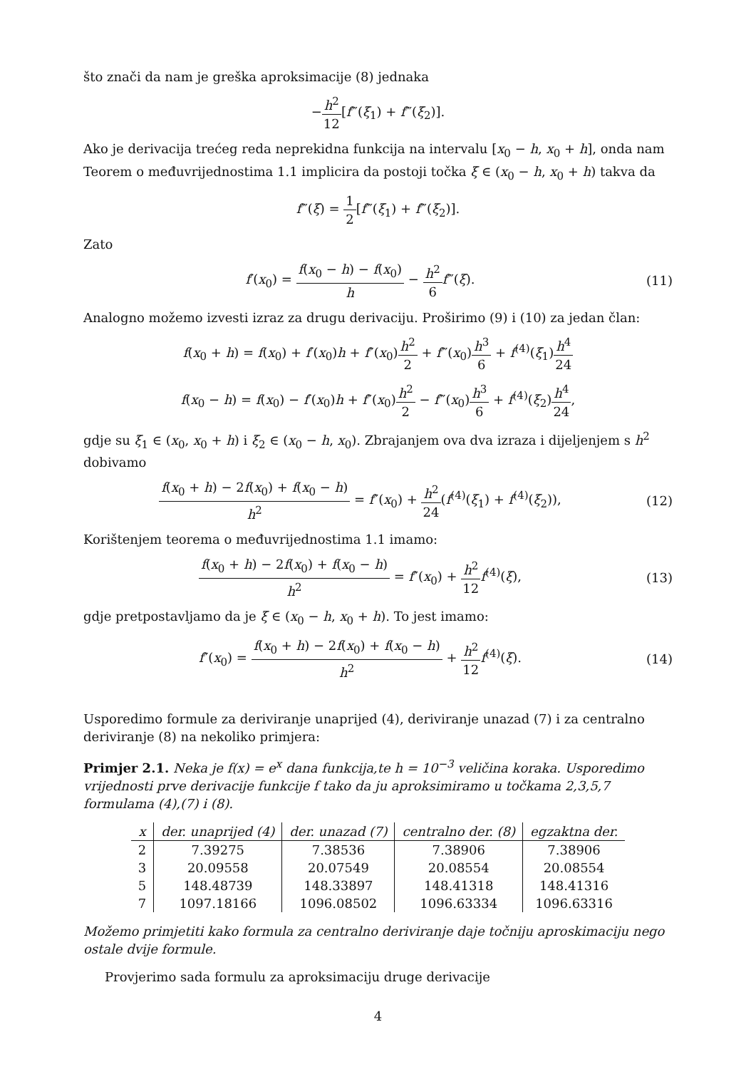što znači da nam je greška aproksimacije (8) jednaka
−h<sup>2</sup> 12[f‴(ξ<sub>1</sub>) + f‴(ξ<sub>2</sub>)].
Ako je derivacija trećeg reda neprekidna funkcija na intervalu [x<sub>0</sub> − h, x<sub>0</sub> + h], onda nam Teorem o međuvrijednostima 1.1 implicira da postoji točka ξ ∈ (x<sub>0</sub> − h, x<sub>0</sub> + h) takva da
f‴(ξ) = 1 2[f‴(ξ<sub>1</sub>) + f‴(ξ<sub>2</sub>)].
Zato
f′(x<sub>0</sub>) = f(x<sub>0</sub> − h) − f(x<sub>0</sub>) h − h<sup>2</sup> 6 f‴(ξ).
(11)
Analogno možemo izvesti izraz za drugu derivaciju. Proširimo (9) i (10) za jedan član:
f(x<sub>0</sub> + h) = f(x<sub>0</sub>) + f′(x<sub>0</sub>)h + f″(x<sub>0</sub>)h<sup>2</sup> 2 + f‴(x<sub>0</sub>)h<sup>3</sup> 6 + f<sup>(4)</sup>(ξ<sub>1</sub>)h<sup>4</sup> 24
f(x<sub>0</sub> − h) = f(x<sub>0</sub>) − f′(x<sub>0</sub>)h + f″(x<sub>0</sub>)h<sup>2</sup> 2 − f‴(x<sub>0</sub>)h<sup>3</sup> 6 + f<sup>(4)</sup>(ξ<sub>2</sub>)h<sup>4</sup> 24,
gdje su ξ<sub>1</sub> ∈ (x<sub>0</sub>, x<sub>0</sub> + h) i ξ<sub>2</sub> ∈ (x<sub>0</sub> − h, x<sub>0</sub>). Zbrajanjem ova dva izraza i dijeljenjem s h<sup>2</sup> dobivamo
f(x<sub>0</sub> + h) − 2f(x<sub>0</sub>) + f(x<sub>0</sub> − h) h<sup>2</sup> = f″(x<sub>0</sub>) + h<sup>2</sup> 24(f<sup>(4)</sup>(ξ<sub>1</sub>) + f<sup>(4)</sup>(ξ<sub>2</sub>)),
(12)
Korištenjem teorema o međuvrijednostima 1.1 imamo:
f(x<sub>0</sub> + h) − 2f(x<sub>0</sub>) + f(x<sub>0</sub> − h) h<sup>2</sup> = f″(x<sub>0</sub>) + h<sup>2</sup> 12 f<sup>(4)</sup>(ξ),
(13)
gdje pretpostavljamo da je ξ ∈ (x<sub>0</sub> − h, x<sub>0</sub> + h). To jest imamo:
f″(x<sub>0</sub>) = f(x<sub>0</sub> + h) − 2f(x<sub>0</sub>) + f(x<sub>0</sub> − h) h<sup>2</sup> + h<sup>2</sup> 12 f<sup>(4)</sup>(ξ).
(14)
Usporedimo formule za deriviranje unaprijed (4), deriviranje unazad (7) i za centralno deriviranje (8) na nekoliko primjera:
Primjer 2.1. Neka je f(x) = e<sup>x</sup> dana funkcija,te h = 10<sup>−3</sup> veličina koraka. Usporedimo vrijednosti prve derivacije funkcije f tako da ju aproksimiramo u točkama 2,3,5,7 formulama (4),(7) i (8).
| x | der. unaprijed (4) | der. unazad (7) | centralno der. (8) | egzaktna der. |
| --- | --- | --- | --- | --- |
| 2 | 7.39275 | 7.38536 | 7.38906 | 7.38906 |
| 3 | 20.09558 | 20.07549 | 20.08554 | 20.08554 |
| 5 | 148.48739 | 148.33897 | 148.41318 | 148.41316 |
| 7 | 1097.18166 | 1096.08502 | 1096.63334 | 1096.63316 |
Možemo primjetiti kako formula za centralno deriviranje daje točniju aproskimaciju nego ostale dvije formule.
Provjerimo sada formulu za aproksimaciju druge derivacije
4